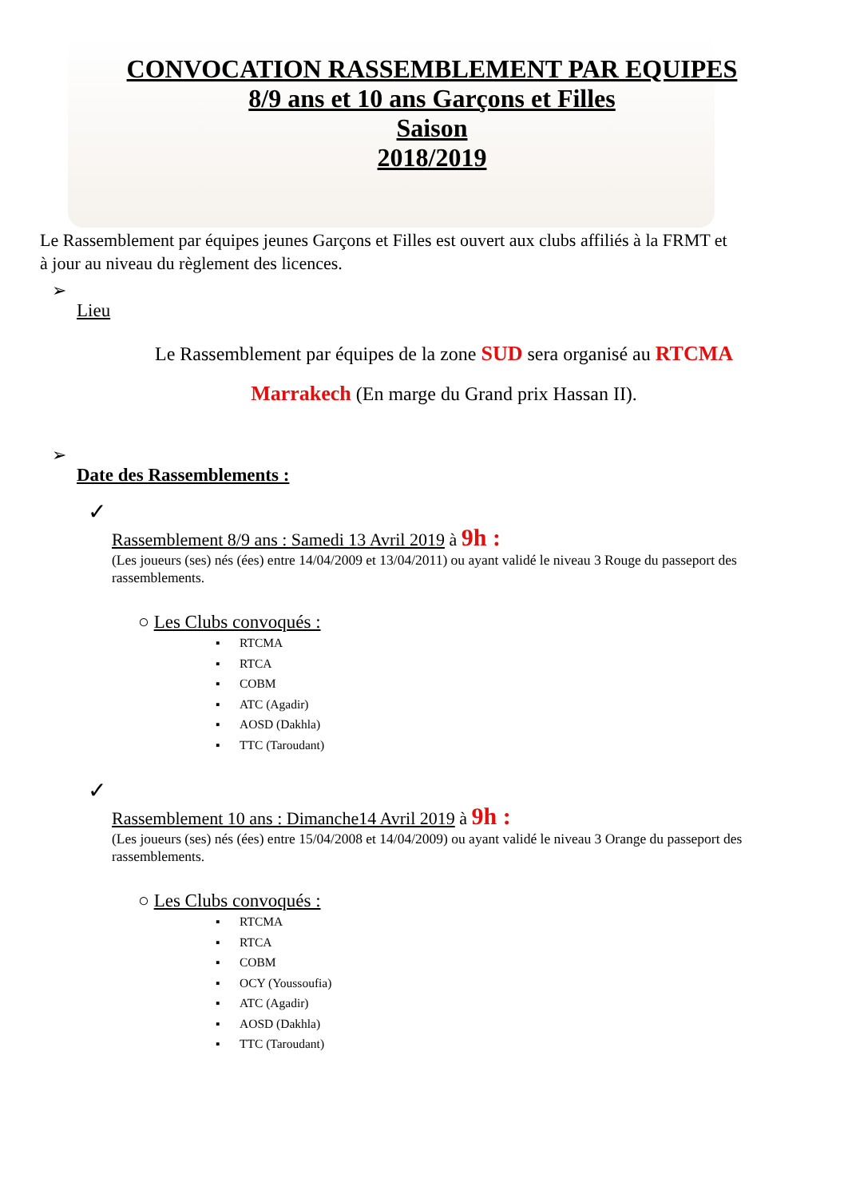CONVOCATION RASSEMBLEMENT PAR EQUIPES
8/9 ans et 10 ans Garçons et Filles
Saison
2018/2019
Le Rassemblement par équipes jeunes Garçons et Filles est ouvert aux clubs affiliés à la FRMT et à jour au niveau du règlement des licences.
➢
Lieu
Le Rassemblement par équipes de la zone SUD sera organisé au RTCMA
Marrakech (En marge du Grand prix Hassan II).
➢
Date des Rassemblements :
✓
Rassemblement 8/9 ans : Samedi 13 Avril 2019 à 9h :
(Les joueurs (ses) nés (ées) entre 14/04/2009 et 13/04/2011) ou ayant validé le niveau 3 Rouge du passeport des rassemblements.
○ Les Clubs convoqués :
▪ RTCMA
▪ RTCA
▪ COBM
▪ ATC (Agadir)
▪ AOSD (Dakhla)
▪ TTC (Taroudant)
✓
Rassemblement 10 ans : Dimanche14 Avril 2019 à 9h :
(Les joueurs (ses) nés (ées) entre 15/04/2008 et 14/04/2009) ou ayant validé le niveau 3 Orange du passeport des rassemblements.
○ Les Clubs convoqués :
▪ RTCMA
▪ RTCA
▪ COBM
▪ OCY (Youssoufia)
▪ ATC (Agadir)
▪ AOSD (Dakhla)
▪ TTC (Taroudant)